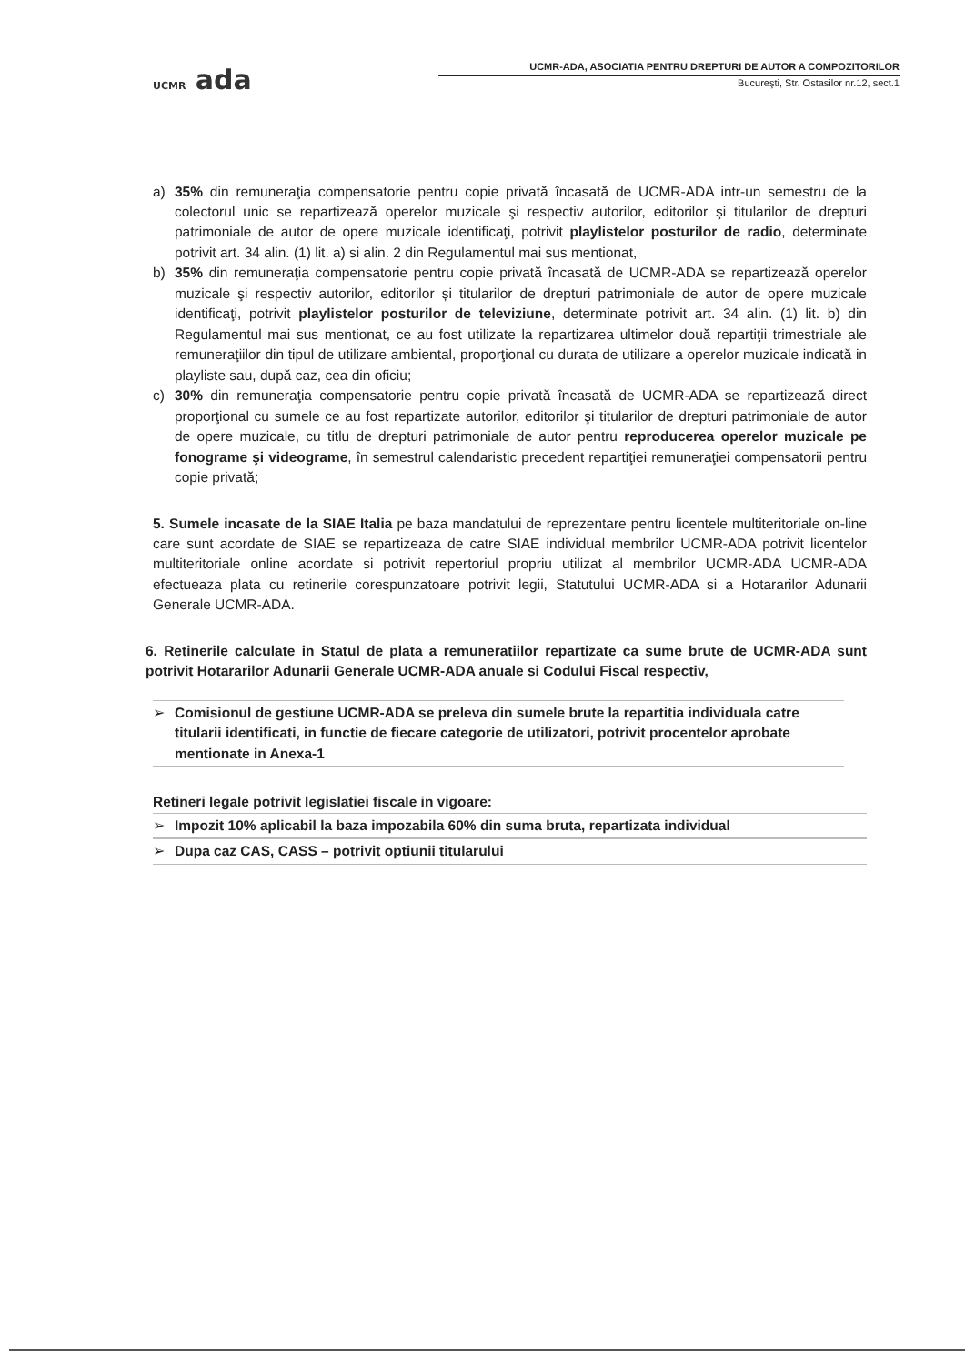UCMR ada
UCMR-ADA, ASOCIATIA PENTRU DREPTURI DE AUTOR A COMPOZITORILOR
Bucureşti, Str. Ostasilor nr.12, sect.1
a) 35% din remuneraţia compensatorie pentru copie privată încasată de UCMR-ADA intr-un semestru de la colectorul unic se repartizează operelor muzicale şi respectiv autorilor, editorilor şi titularilor de drepturi patrimoniale de autor de opere muzicale identificaţi, potrivit playlistelor posturilor de radio, determinate potrivit art. 34 alin. (1) lit. a) si alin. 2 din Regulamentul mai sus mentionat,
b) 35% din remuneraţia compensatorie pentru copie privată încasată de UCMR-ADA se repartizează operelor muzicale şi respectiv autorilor, editorilor și titularilor de drepturi patrimoniale de autor de opere muzicale identificaţi, potrivit playlistelor posturilor de televiziune, determinate potrivit art. 34 alin. (1) lit. b) din Regulamentul mai sus mentionat, ce au fost utilizate la repartizarea ultimelor două repartiţii trimestriale ale remuneraţiilor din tipul de utilizare ambiental, proporţional cu durata de utilizare a operelor muzicale indicată in playliste sau, după caz, cea din oficiu;
c) 30% din remuneraţia compensatorie pentru copie privată încasată de UCMR-ADA se repartizează direct proporţional cu sumele ce au fost repartizate autorilor, editorilor şi titularilor de drepturi patrimoniale de autor de opere muzicale, cu titlu de drepturi patrimoniale de autor pentru reproducerea operelor muzicale pe fonograme şi videograme, în semestrul calendaristic precedent repartiţiei remuneraţiei compensatorii pentru copie privată;
5. Sumele incasate de la SIAE Italia pe baza mandatului de reprezentare pentru licentele multiteritoriale on-line care sunt acordate de SIAE se repartizeaza de catre SIAE individual membrilor UCMR-ADA potrivit licentelor multiteritoriale online acordate si potrivit repertoriul propriu utilizat al membrilor UCMR-ADA UCMR-ADA efectueaza plata cu retinerile corespunzatoare potrivit legii, Statutului UCMR-ADA si a Hotararilor Adunarii Generale UCMR-ADA.
6. Retinerile calculate in Statul de plata a remuneratiilor repartizate ca sume brute de UCMR-ADA sunt potrivit Hotararilor Adunarii Generale UCMR-ADA anuale si Codului Fiscal respectiv,
➢ Comisionul de gestiune UCMR-ADA se preleva din sumele brute la repartitia individuala catre titularii identificati, in functie de fiecare categorie de utilizatori, potrivit procentelor aprobate mentionate in Anexa-1
Retineri legale potrivit legislatiei fiscale in vigoare:
➢ Impozit 10% aplicabil la baza impozabila 60% din suma bruta, repartizata individual
➢ Dupa caz CAS, CASS – potrivit optiunii titularului